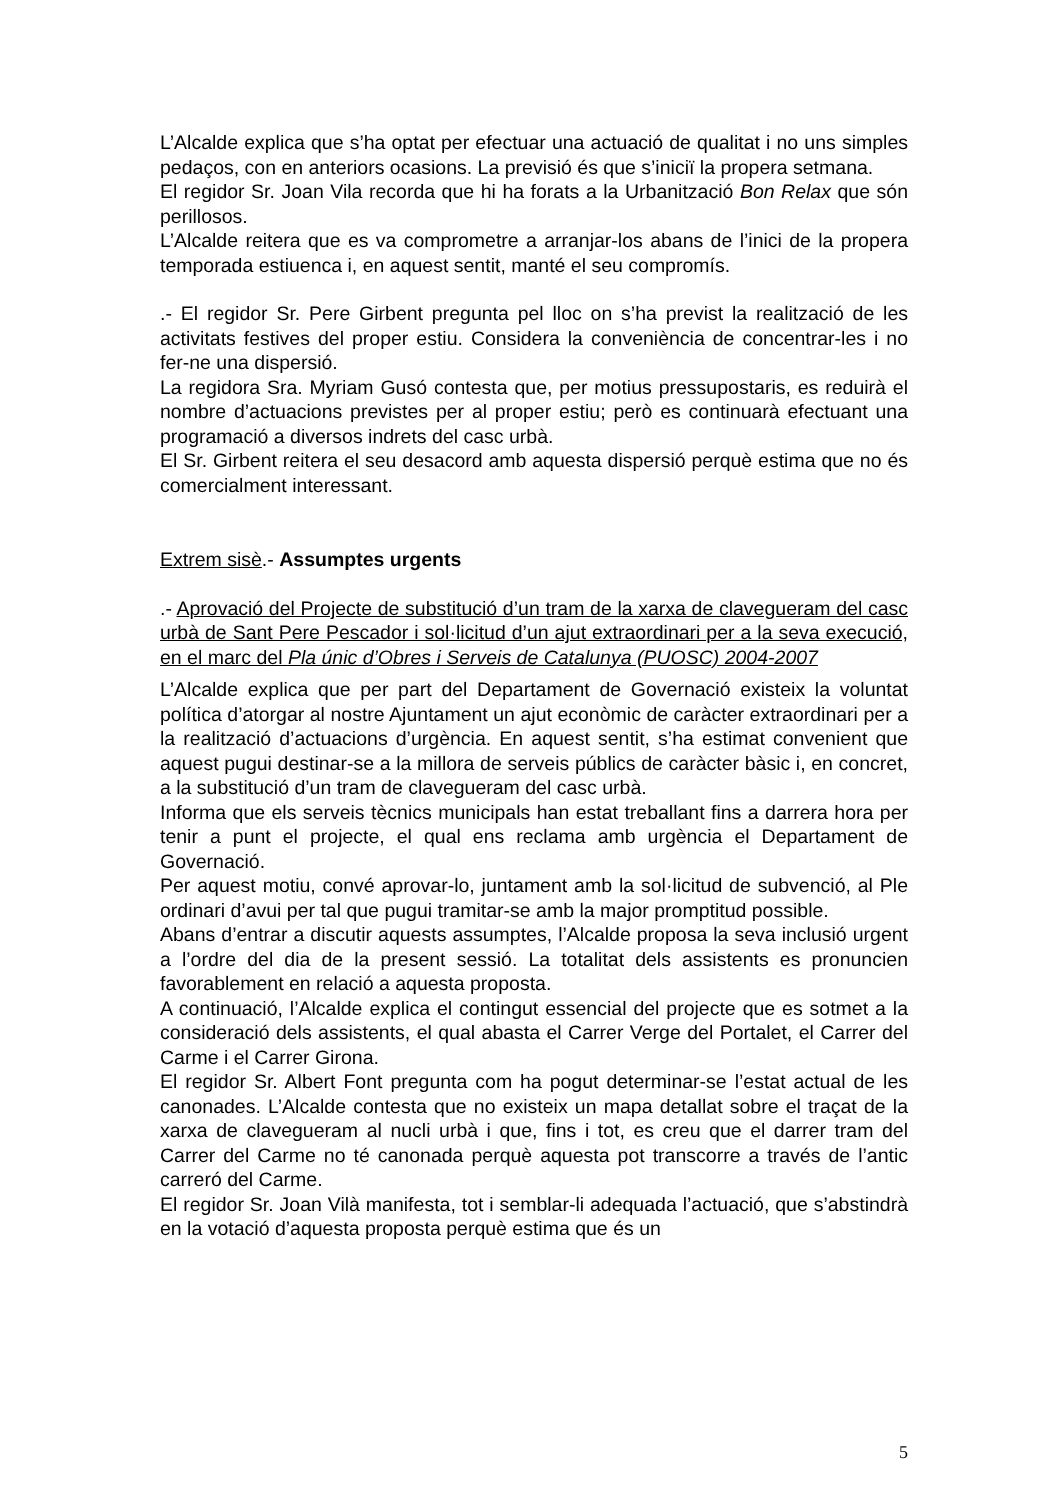L’Alcalde explica que s’ha optat per efectuar una actuació de qualitat i no uns simples pedaços, con en anteriors ocasions. La previsió és que s’iniciï la propera setmana.
El regidor Sr. Joan Vila recorda que hi ha forats a la Urbanització Bon Relax que són perillosos.
L’Alcalde reitera que es va comprometre a arranjar-los abans de l’inici de la propera temporada estiuenca i, en aquest sentit, manté el seu compromís.
.- El regidor Sr. Pere Girbent pregunta pel lloc on s’ha previst la realització de les activitats festives del proper estiu. Considera la conveniència de concentrar-les i no fer-ne una dispersió.
La regidora Sra. Myriam Gusó contesta que, per motius pressupostaris, es reduirà el nombre d’actuacions previstes per al proper estiu; però es continuarà efectuant una programació a diversos indrets del casc urbà.
El Sr. Girbent reitera el seu desacord amb aquesta dispersió perquè estima que no és comercialment interessant.
Extrem sisè.- Assumptes urgents
.- Aprovació del Projecte de substitució d’un tram de la xarxa de clavegueram del casc urbà de Sant Pere Pescador i sol·licitud d’un ajut extraordinari per a la seva execució, en el marc del Pla únic d’Obres i Serveis de Catalunya (PUOSC) 2004-2007
L’Alcalde explica que per part del Departament de Governació existeix la voluntat política d’atorgar al nostre Ajuntament un ajut econòmic de caràcter extraordinari per a la realització d’actuacions d’urgència. En aquest sentit, s’ha estimat convenient que aquest pugui destinar-se a la millora de serveis públics de caràcter bàsic i, en concret, a la substitució d’un tram de clavegueram del casc urbà.
Informa que els serveis tècnics municipals han estat treballant fins a darrera hora per tenir a punt el projecte, el qual ens reclama amb urgència el Departament de Governació.
Per aquest motiu, convé aprovar-lo, juntament amb la sol·licitud de subvenció, al Ple ordinari d’avui per tal que pugui tramitar-se amb la major promptitud possible.
Abans d’entrar a discutir aquests assumptes, l’Alcalde proposa la seva inclusió urgent a l’ordre del dia de la present sessió. La totalitat dels assistents es pronuncien favorablement en relació a aquesta proposta.
A continuació, l’Alcalde explica el contingut essencial del projecte que es sotmet a la consideració dels assistents, el qual abasta el Carrer Verge del Portalet, el Carrer del Carme i el Carrer Girona.
El regidor Sr. Albert Font pregunta com ha pogut determinar-se l’estat actual de les canonades. L’Alcalde contesta que no existeix un mapa detallat sobre el traçat de la xarxa de clavegueram al nucli urbà i que, fins i tot, es creu que el darrer tram del Carrer del Carme no té canonada perquè aquesta pot transcorre a través de l’antic carreró del Carme.
El regidor Sr. Joan Vilà manifesta, tot i semblar-li adequada l’actuació, que s’abstindrà en la votació d’aquesta proposta perquè estima que és un
5